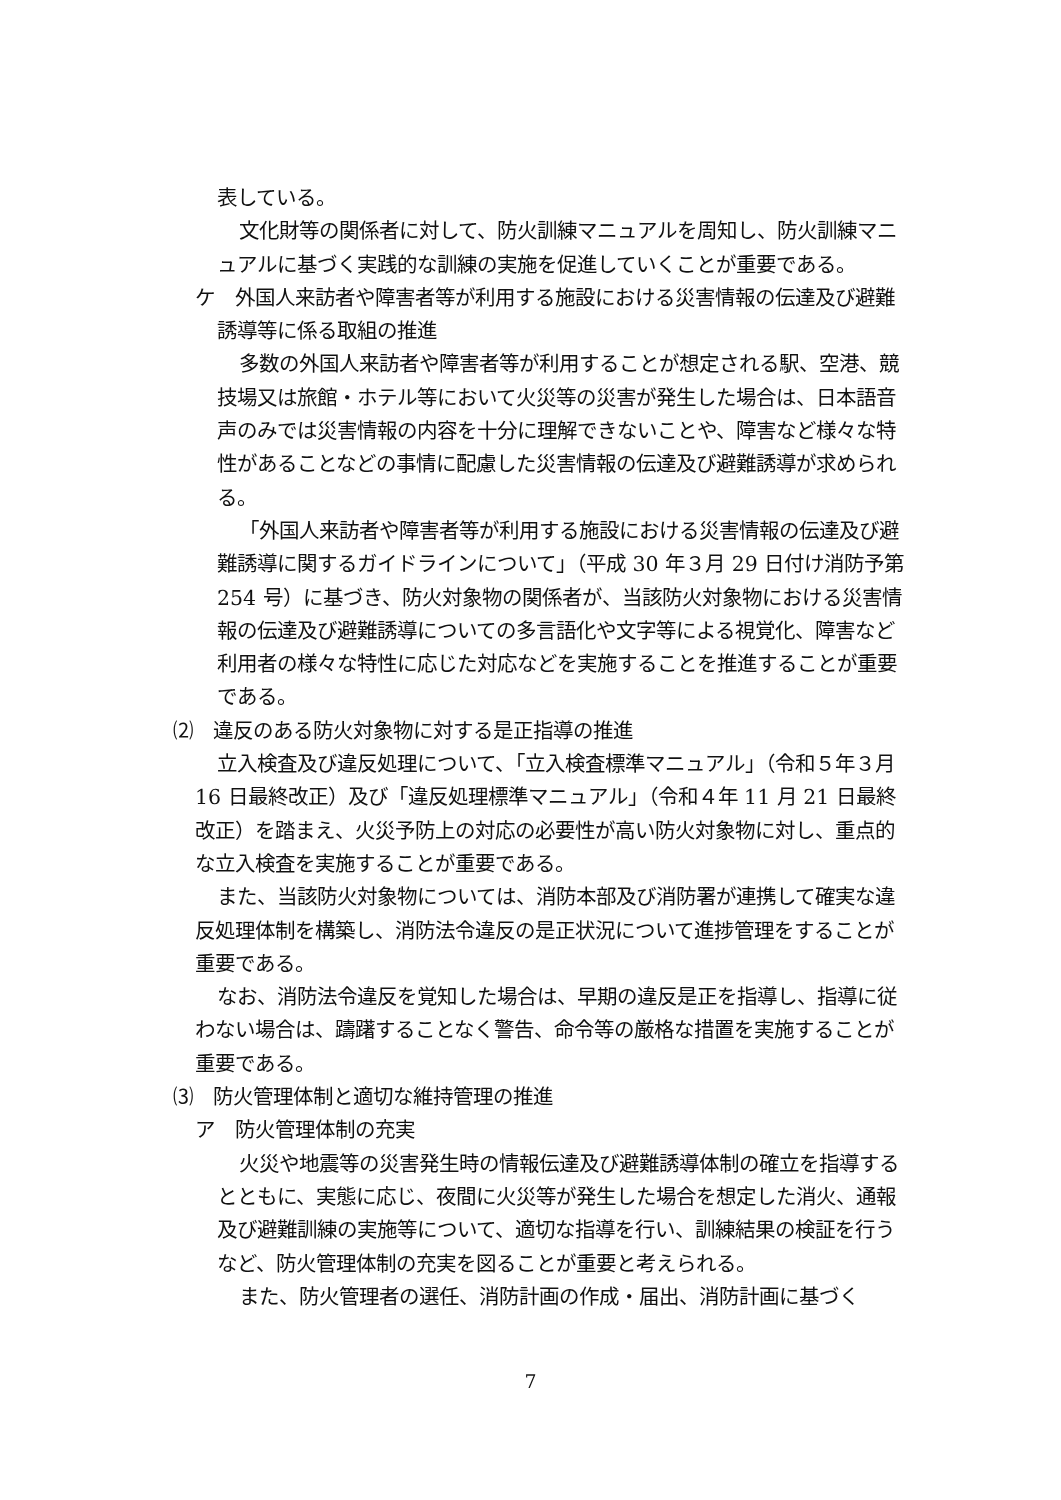表している。
文化財等の関係者に対して、防火訓練マニュアルを周知し、防火訓練マニュアルに基づく実践的な訓練の実施を促進していくことが重要である。
ケ　外国人来訪者や障害者等が利用する施設における災害情報の伝達及び避難誘導等に係る取組の推進
多数の外国人来訪者や障害者等が利用することが想定される駅、空港、競技場又は旅館・ホテル等において火災等の災害が発生した場合は、日本語音声のみでは災害情報の内容を十分に理解できないことや、障害など様々な特性があることなどの事情に配慮した災害情報の伝達及び避難誘導が求められる。
「外国人来訪者や障害者等が利用する施設における災害情報の伝達及び避難誘導に関するガイドラインについて」（平成 30 年３月 29 日付け消防予第 254 号）に基づき、防火対象物の関係者が、当該防火対象物における災害情報の伝達及び避難誘導についての多言語化や文字等による視覚化、障害など利用者の様々な特性に応じた対応などを実施することを推進することが重要である。
⑵　違反のある防火対象物に対する是正指導の推進
立入検査及び違反処理について、「立入検査標準マニュアル」（令和５年３月 16 日最終改正）及び「違反処理標準マニュアル」（令和４年 11 月 21 日最終改正）を踏まえ、火災予防上の対応の必要性が高い防火対象物に対し、重点的な立入検査を実施することが重要である。
また、当該防火対象物については、消防本部及び消防署が連携して確実な違反処理体制を構築し、消防法令違反の是正状況について進捗管理をすることが重要である。
なお、消防法令違反を覚知した場合は、早期の違反是正を指導し、指導に従わない場合は、躊躇することなく警告、命令等の厳格な措置を実施することが重要である。
⑶　防火管理体制と適切な維持管理の推進
ア　防火管理体制の充実
火災や地震等の災害発生時の情報伝達及び避難誘導体制の確立を指導するとともに、実態に応じ、夜間に火災等が発生した場合を想定した消火、通報及び避難訓練の実施等について、適切な指導を行い、訓練結果の検証を行うなど、防火管理体制の充実を図ることが重要と考えられる。
また、防火管理者の選任、消防計画の作成・届出、消防計画に基づく
7